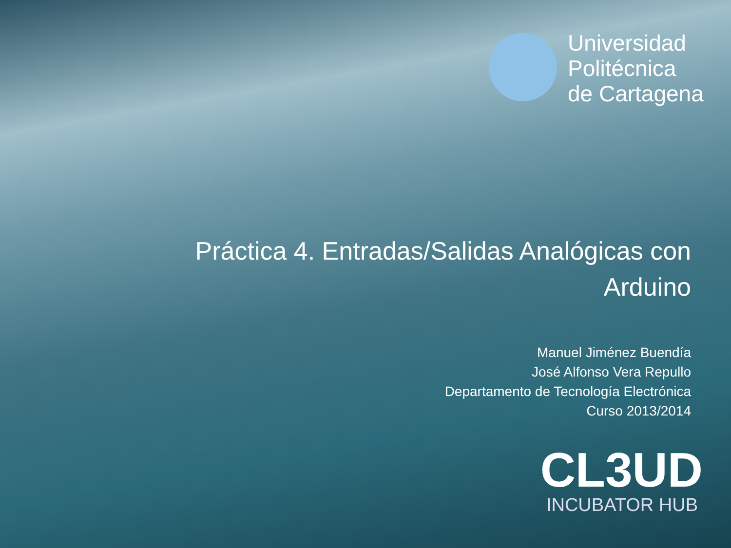Universidad
Politécnica
de Cartagena
Práctica 4. Entradas/Salidas Analógicas con Arduino
Manuel Jiménez Buendía
José Alfonso Vera Repullo
Departamento de Tecnología Electrónica
Curso 2013/2014
CL3UD
INCUBATOR HUB